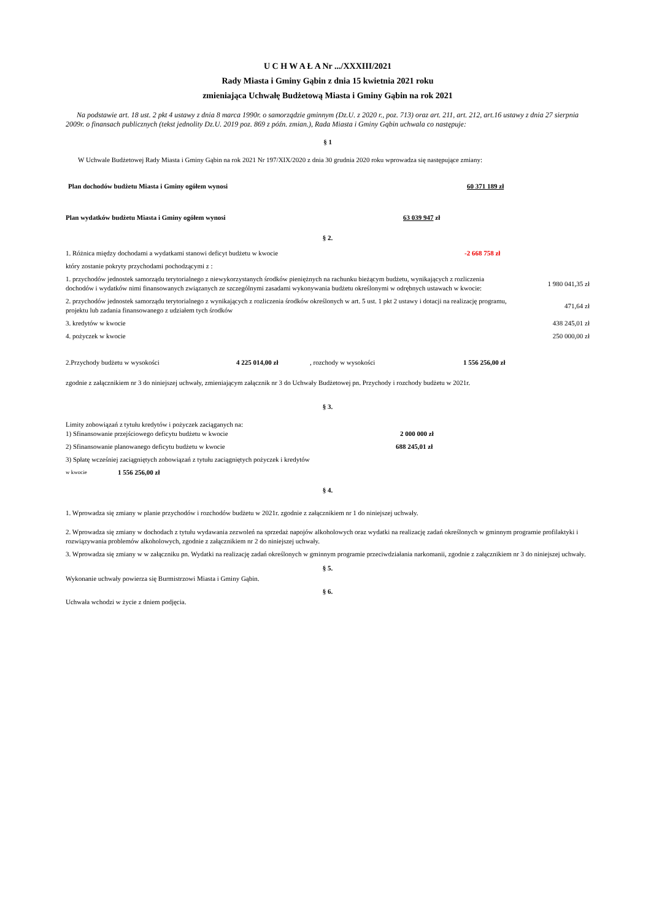U C H W A Ł A Nr .../XXXIII/2021
Rady Miasta i Gminy Gąbin z dnia 15 kwietnia 2021 roku
zmieniająca Uchwałę Budżetową Miasta i Gminy Gąbin na rok 2021
Na podstawie art. 18 ust. 2 pkt 4 ustawy z dnia 8 marca 1990r. o samorządzie gminnym (Dz.U. z 2020 r., poz. 713) oraz art. 211, art. 212, art.16 ustawy z dnia 27 sierpnia 2009r. o finansach publicznych (tekst jednolity Dz.U. 2019 poz. 869 z późn. zmian.), Rada Miasta i Gminy Gąbin uchwala co następuje:
§ 1
W Uchwale Budżetowej Rady Miasta i Gminy Gąbin na rok 2021 Nr 197/XIX/2020 z dnia 30 grudnia 2020 roku wprowadza się następujące zmiany:
Plan dochodów budżetu Miasta i Gminy ogółem wynosi 60 371 189 zł
Plan wydatków budżetu Miasta i Gminy ogółem wynosi 63 039 947 zł
§ 2.
1. Różnica między dochodami a wydatkami stanowi deficyt budżetu w kwocie -2 668 758 zł
który zostanie pokryty przychodami pochodzącymi z :
1. przychodów jednostek samorządu terytorialnego z niewykorzystanych środków pieniężnych na rachunku bieżącym budżetu, wynikających z rozliczenia dochodów i wydatków nimi finansowanych związanych ze szczególnymi zasadami wykonywania budżetu określonymi w odrębnych ustawach w kwocie: 1 980 041,35 zł
2. przychodów jednostek samorządu terytorialnego z wynikających z rozliczenia środków określonych w art. 5 ust. 1 pkt 2 ustawy i dotacji na realizację programu, projektu lub zadania finansowanego z udziałem tych środków 471,64 zł
3. kredytów w kwocie 438 245,01 zł
4. pożyczek w kwocie 250 000,00 zł
2.Przychody budżetu w wysokości 4 225 014,00 zł, rozchody w wysokości 1 556 256,00 zł
zgodnie z załącznikiem nr 3 do niniejszej uchwały, zmieniającym załącznik nr 3 do Uchwały Budżetowej pn. Przychody i rozchody budżetu w 2021r.
§ 3.
Limity zobowiązań z tytułu kredytów i pożyczek zaciąganych na:
1) Sfinansowanie przejściowego deficytu budżetu w kwocie 2 000 000 zł
2) Sfinansowanie planowanego deficytu budżetu w kwocie 688 245,01 zł
3) Spłatę wcześniej zaciągniętych zobowiązań z tytułu zaciągniętych pożyczek i kredytów
w kwocie 1 556 256,00 zł
§ 4.
1. Wprowadza się zmiany w planie przychodów i rozchodów budżetu w 2021r. zgodnie z załącznikiem nr 1 do niniejszej uchwały.
2. Wprowadza się zmiany w dochodach z tytułu wydawania zezwoleń na sprzedaż napojów alkoholowych oraz wydatki na realizację zadań określonych w gminnym programie profilaktyki i rozwiązywania problemów alkoholowych, zgodnie z załącznikiem nr 2 do niniejszej uchwały.
3. Wprowadza się zmiany w w załączniku pn. Wydatki na realizację zadań określonych w gminnym programie przeciwdziałania narkomanii, zgodnie z załącznikiem nr 3 do niniejszej uchwały.
§ 5.
Wykonanie uchwały powierza się Burmistrzowi Miasta i Gminy Gąbin.
§ 6.
Uchwała wchodzi w życie z dniem podjęcia.